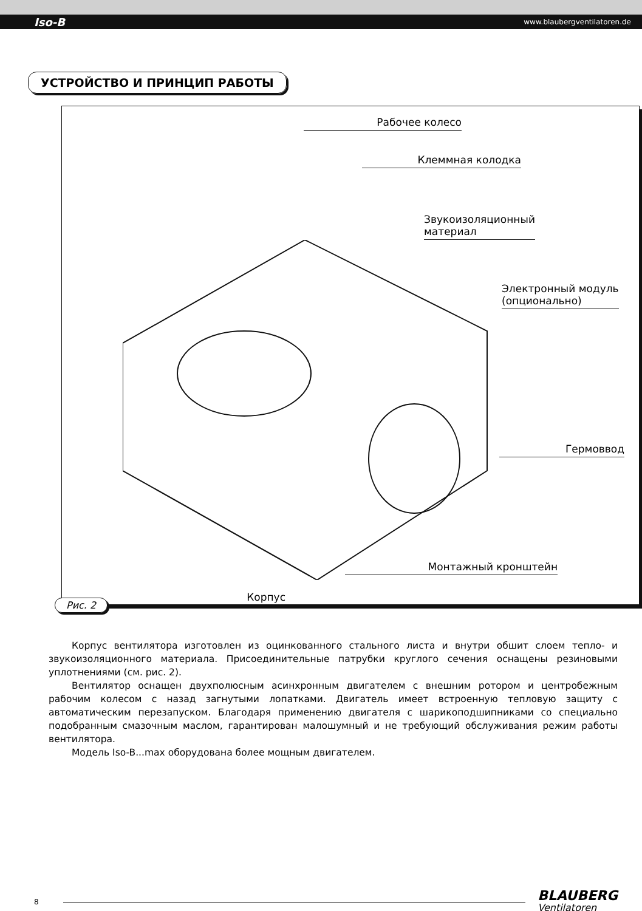Iso-B www.blaubergventilatoren.de
УСТРОЙСТВО И ПРИНЦИП РАБОТЫ
Рабочее колесо
Клеммная колодка
Звукоизоляционный
материал
Электронный модуль
(опционально)
Гермоввод
Монтажный кронштейн
Корпус
Рис. 2
Корпус вентилятора изготовлен из оцинкованного стального листа и внутри обшит слоем тепло- и звукоизоляционного материала. Присоединительные патрубки круглого сечения оснащены резиновыми уплотнениями (см. рис. 2).
Вентилятор оснащен двухполюсным асинхронным двигателем с внешним ротором и центробежным рабочим колесом с назад загнутыми лопатками. Двигатель имеет встроенную тепловую защиту с автоматическим перезапуском. Благодаря применению двигателя с шарикоподшипниками со специально подобранным смазочным маслом, гарантирован малошумный и не требующий обслуживания режим работы вентилятора.
Модель Iso-B...max оборудована более мощным двигателем.
8
BLAUBERG
Ventilatoren